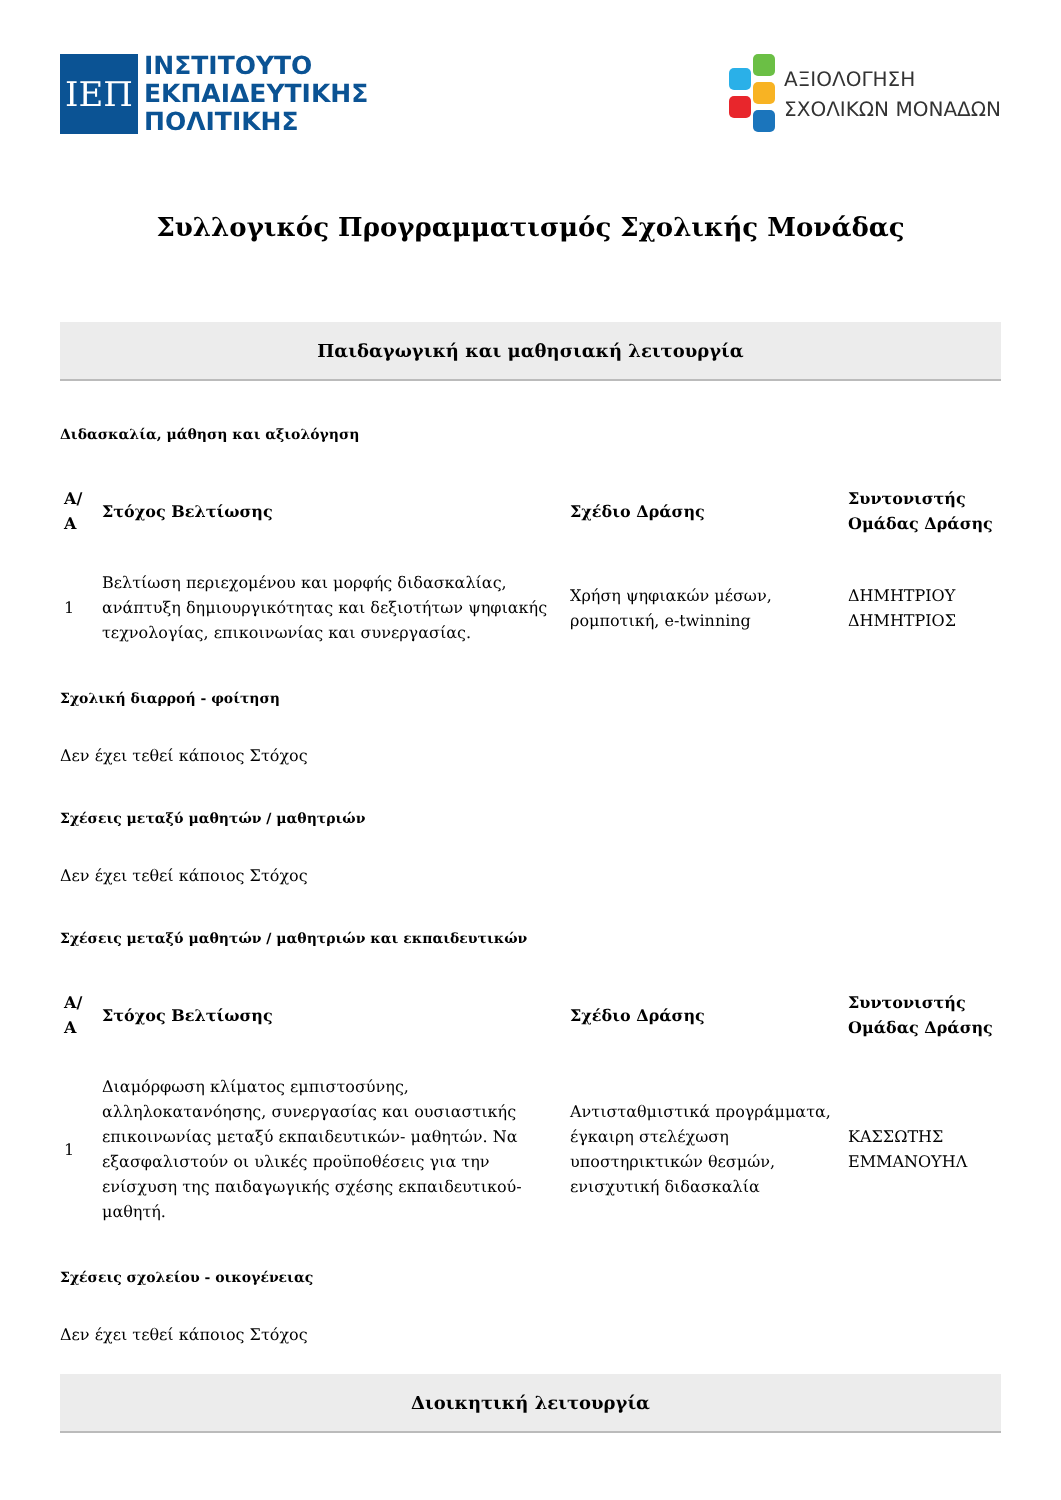ΙΕΠ
ΙΝΣΤΙΤΟΥΤΟ
ΕΚΠΑΙΔΕΥΤΙΚΗΣ
ΠΟΛΙΤΙΚΗΣ
ΑΞΙΟΛΟΓΗΣΗ
ΣΧΟΛΙΚΩΝ ΜΟΝΑΔΩΝ
Συλλογικός Προγραμματισμός Σχολικής Μονάδας
Παιδαγωγική και μαθησιακή λειτουργία
Διδασκαλία, μάθηση και αξιολόγηση
| Α/Α | Στόχος Βελτίωσης | Σχέδιο Δράσης | Συντονιστής Ομάδας Δράσης |
| --- | --- | --- | --- |
| 1 | Βελτίωση περιεχομένου και μορφής διδασκαλίας, ανάπτυξη δημιουργικότητας και δεξιοτήτων ψηφιακής τεχνολογίας, επικοινωνίας και συνεργασίας. | Χρήση ψηφιακών μέσων, ρομποτική, e-twinning | ΔΗΜΗΤΡΙΟΥ ΔΗΜΗΤΡΙΟΣ |
Σχολική διαρροή - φοίτηση
Δεν έχει τεθεί κάποιος Στόχος
Σχέσεις μεταξύ μαθητών / μαθητριών
Δεν έχει τεθεί κάποιος Στόχος
Σχέσεις μεταξύ μαθητών / μαθητριών και εκπαιδευτικών
| Α/Α | Στόχος Βελτίωσης | Σχέδιο Δράσης | Συντονιστής Ομάδας Δράσης |
| --- | --- | --- | --- |
| 1 | Διαμόρφωση κλίματος εμπιστοσύνης, αλληλοκατανόησης, συνεργασίας και ουσιαστικής επικοινωνίας μεταξύ εκπαιδευτικών- μαθητών. Να εξασφαλιστούν οι υλικές προϋποθέσεις για την ενίσχυση της παιδαγωγικής σχέσης εκπαιδευτικού-μαθητή. | Αντισταθμιστικά προγράμματα, έγκαιρη στελέχωση υποστηρικτικών θεσμών, ενισχυτική διδασκαλία | ΚΑΣΣΩΤΗΣ ΕΜΜΑΝΟΥΗΛ |
Σχέσεις σχολείου - οικογένειας
Δεν έχει τεθεί κάποιος Στόχος
Διοικητική λειτουργία